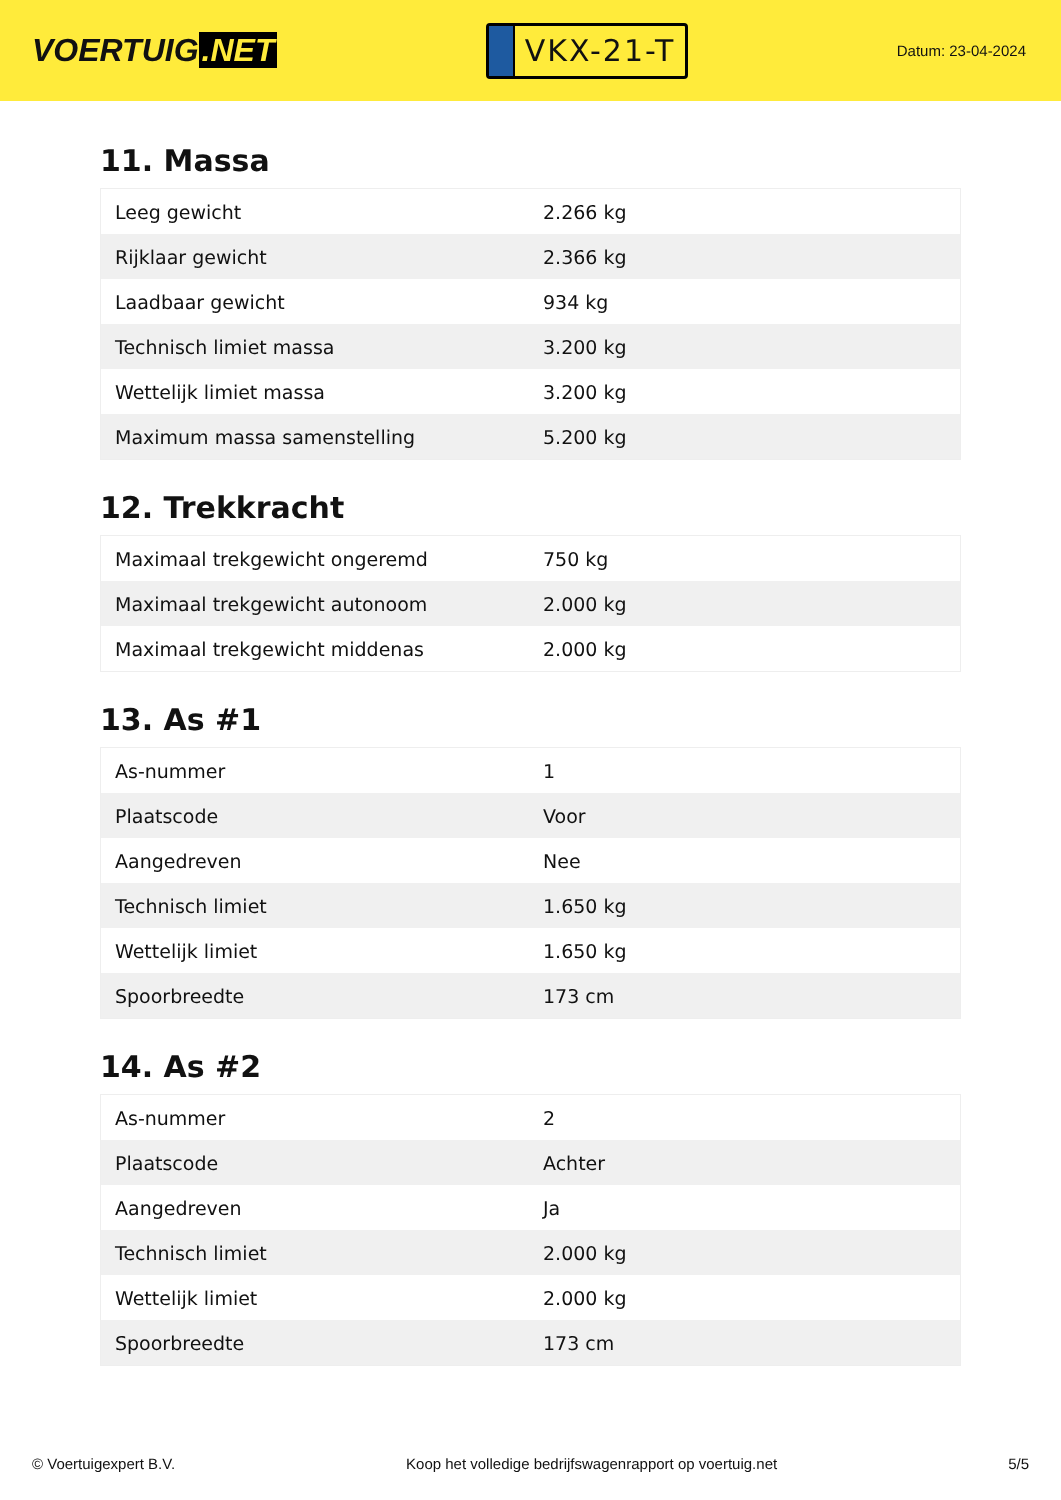VOERTUIG.NET
VKX-21-T
Datum: 23-04-2024
11. Massa
| Leeg gewicht | 2.266 kg |
| Rijklaar gewicht | 2.366 kg |
| Laadbaar gewicht | 934 kg |
| Technisch limiet massa | 3.200 kg |
| Wettelijk limiet massa | 3.200 kg |
| Maximum massa samenstelling | 5.200 kg |
12. Trekkracht
| Maximaal trekgewicht ongeremd | 750 kg |
| Maximaal trekgewicht autonoom | 2.000 kg |
| Maximaal trekgewicht middenas | 2.000 kg |
13. As #1
| As-nummer | 1 |
| Plaatscode | Voor |
| Aangedreven | Nee |
| Technisch limiet | 1.650 kg |
| Wettelijk limiet | 1.650 kg |
| Spoorbreedte | 173 cm |
14. As #2
| As-nummer | 2 |
| Plaatscode | Achter |
| Aangedreven | Ja |
| Technisch limiet | 2.000 kg |
| Wettelijk limiet | 2.000 kg |
| Spoorbreedte | 173 cm |
© Voertuigexpert B.V. Koop het volledige bedrijfswagenrapport op voertuig.net 5/5